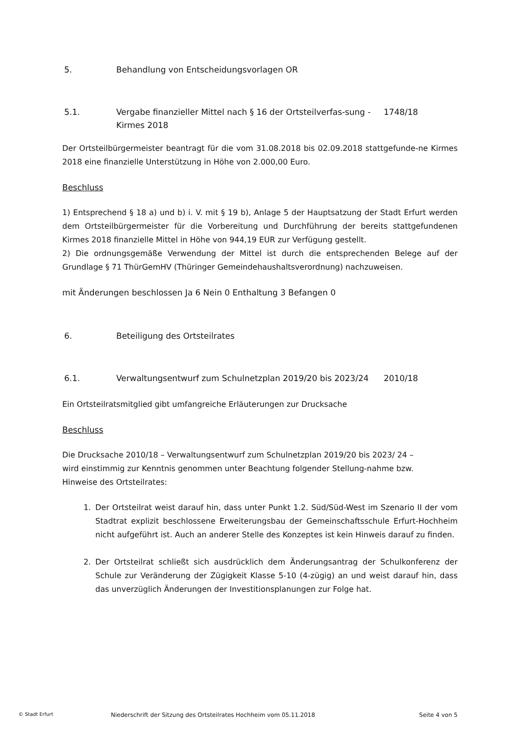5. Behandlung von Entscheidungsvorlagen OR
5.1. Vergabe finanzieller Mittel nach § 16 der Ortsteilverfas-sung - Kirmes 2018 1748/18
Der Ortsteilbürgermeister beantragt für die vom 31.08.2018 bis 02.09.2018 stattgefunde-ne Kirmes 2018 eine finanzielle Unterstützung in Höhe von 2.000,00 Euro.
Beschluss
1) Entsprechend § 18 a) und b) i. V. mit § 19 b), Anlage 5 der Hauptsatzung der Stadt Erfurt werden dem Ortsteilbürgermeister für die Vorbereitung und Durchführung der bereits stattgefundenen Kirmes 2018 finanzielle Mittel in Höhe von 944,19 EUR zur Verfügung gestellt.
2) Die ordnungsgemäße Verwendung der Mittel ist durch die entsprechenden Belege auf der Grundlage § 71 ThürGemHV (Thüringer Gemeindehaushaltsverordnung) nachzuweisen.
mit Änderungen beschlossen Ja 6 Nein 0 Enthaltung 3 Befangen 0
6. Beteiligung des Ortsteilrates
6.1. Verwaltungsentwurf zum Schulnetzplan 2019/20 bis 2023/24 2010/18
Ein Ortsteilratsmitglied gibt umfangreiche Erläuterungen zur Drucksache
Beschluss
Die Drucksache 2010/18 – Verwaltungsentwurf zum Schulnetzplan 2019/20 bis 2023/ 24 – wird einstimmig zur Kenntnis genommen unter Beachtung folgender Stellung-nahme bzw. Hinweise des Ortsteilrates:
1. Der Ortsteilrat weist darauf hin, dass unter Punkt 1.2. Süd/Süd-West im Szenario II der vom Stadtrat explizit beschlossene Erweiterungsbau der Gemeinschaftsschule Erfurt-Hochheim nicht aufgeführt ist. Auch an anderer Stelle des Konzeptes ist kein Hinweis darauf zu finden.
2. Der Ortsteilrat schließt sich ausdrücklich dem Änderungsantrag der Schulkonferenz der Schule zur Veränderung der Zügigkeit Klasse 5-10 (4-zügig) an und weist darauf hin, dass das unverzüglich Änderungen der Investitionsplanungen zur Folge hat.
© Stadt Erfurt Niederschrift der Sitzung des Ortsteilrates Hochheim vom 05.11.2018 Seite 4 von 5